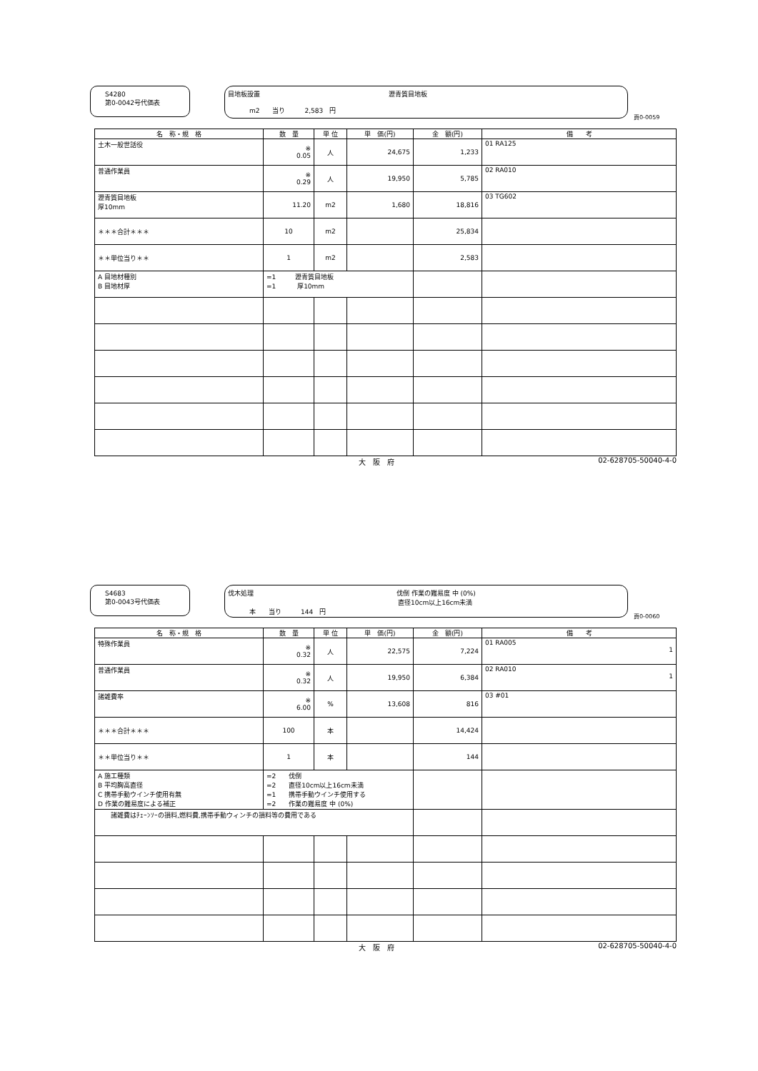S4280
第0-0042号代価表
目地板設置 瀝青質目地板
m2　　当り　　　2,583　円
頁0-0059
| 名 称・規 格 | 数 量 | 単 位 | 単 価(円) | 金 額(円) | 備 考 |
| --- | --- | --- | --- | --- | --- |
| 土木一般世話役 | ※ 0.05 | 人 | 24,675 | 1,233 | 01 RA125 |
| 普通作業員 | ※ 0.29 | 人 | 19,950 | 5,785 | 02 RA010 |
| 瀝青質目地板 厚10mm | 11.20 | m2 | 1,680 | 18,816 | 03 TG602 |
| ＊＊＊合計＊＊＊ | 10 | m2 | | 25,834 | |
| ＊＊単位当り＊＊ | 1 | m2 | | 2,583 | |
| A 目地材種別 B 目地材厚 | =1 瀝青質目地板 =1 厚10mm | | | | |
大　阪　府 02-628705-50040-4-0
S4683
第0-0043号代価表
伐木処理 伐倒 作業の難易度 中 (0%)
直径10cm以上16cm未満
本　　当り　　　144　円
頁0-0060
| 名 称・規 格 | 数 量 | 単 位 | 単 価(円) | 金 額(円) | 備 考 |
| --- | --- | --- | --- | --- | --- |
| 特殊作業員 | ※ 0.32 | 人 | 22,575 | 7,224 | 01 RA005 1 |
| 普通作業員 | ※ 0.32 | 人 | 19,950 | 6,384 | 02 RA010 1 |
| 諸雑費率 | ※ 6.00 | % | 13,608 | 816 | 03 #01 |
| ＊＊＊合計＊＊＊ | 100 | 本 | | 14,424 | |
| ＊＊単位当り＊＊ | 1 | 本 | | 144 | |
| A 施工種類 B 平均胸高直径 C 携帯手動ウインチ使用有無 D 作業の難易度による補正 | =2 伐倒 =2 直径10cm以上16cm未満 =1 携帯手動ウインチ使用する =2 作業の難易度 中 (0%) | | | | |
| 諸雑費はﾁｪｰﾝｿｰの損料,燃料費,携帯手動ウィンチの損料等の費用である | | | | | |
大　阪　府 02-628705-50040-4-0